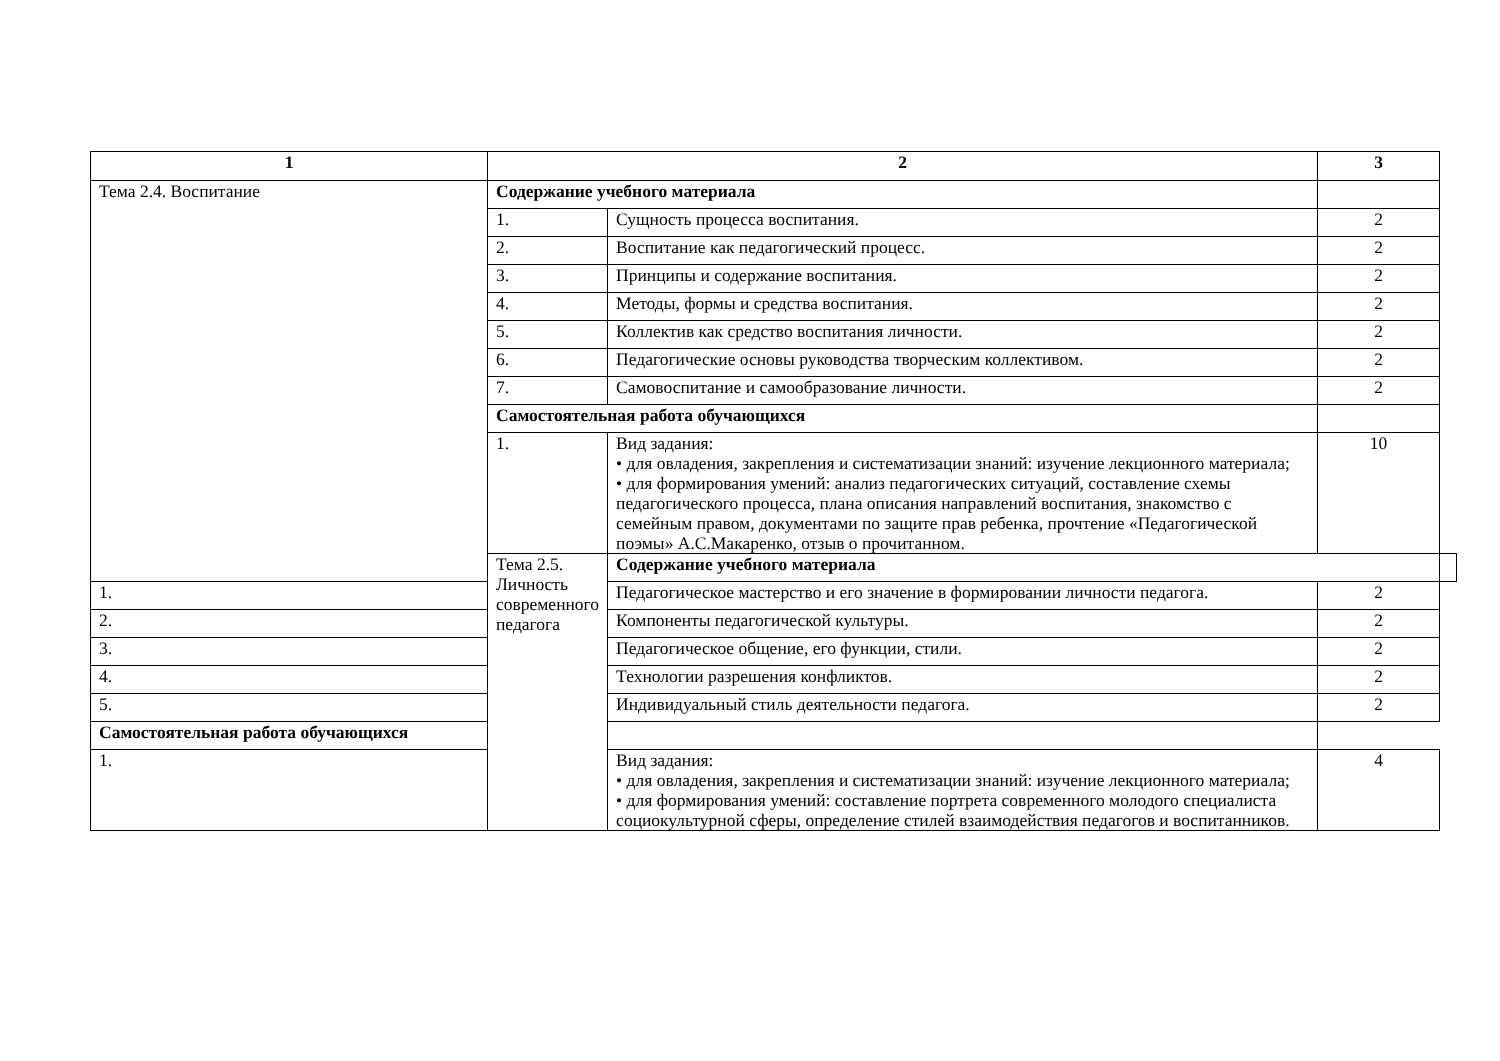| 1 | 2 | | 3 | |
| --- | --- | --- | --- | --- |
| Тема 2.4. Воспитание | Содержание учебного материала | | | |
| | 1. | Сущность процесса воспитания. | 2 | |
| | 2. | Воспитание как педагогический процесс. | 2 | |
| | 3. | Принципы и содержание воспитания. | 2 | |
| | 4. | Методы, формы и средства воспитания. | 2 | |
| | 5. | Коллектив как средство воспитания личности. | 2 | |
| | 6. | Педагогические основы руководства творческим коллективом. | 2 | |
| | 7. | Самовоспитание и самообразование личности. | 2 | |
| | Самостоятельная работа обучающихся | | | |
| | 1. | Вид задания: • для овладения, закрепления и систематизации знаний: изучение лекционного материала; • для формирования умений: анализ педагогических ситуаций, составление схемы педагогического процесса, плана описания направлений воспитания, знакомство с семейным правом, документами по защите прав ребенка, прочтение «Педагогической поэмы» А.С.Макаренко, отзыв о прочитанном. | 10 | |
| | Тема 2.5. Личность современного педагога | Содержание учебного материала | | |
| 1. | | Педагогическое мастерство и его значение в формировании личности педагога. | 2 | |
| 2. | | Компоненты педагогической культуры. | 2 | |
| 3. | | Педагогическое общение, его функции, стили. | 2 | |
| 4. | | Технологии разрешения конфликтов. | 2 | |
| 5. | | Индивидуальный стиль деятельности педагога. | 2 | |
| Самостоятельная работа обучающихся | | | | |
| 1. | | Вид задания: • для овладения, закрепления и систематизации знаний: изучение лекционного материала; • для формирования умений: составление портрета современного молодого специалиста социокультурной сферы, определение стилей взаимодействия педагогов и воспитанников. | 4 | |